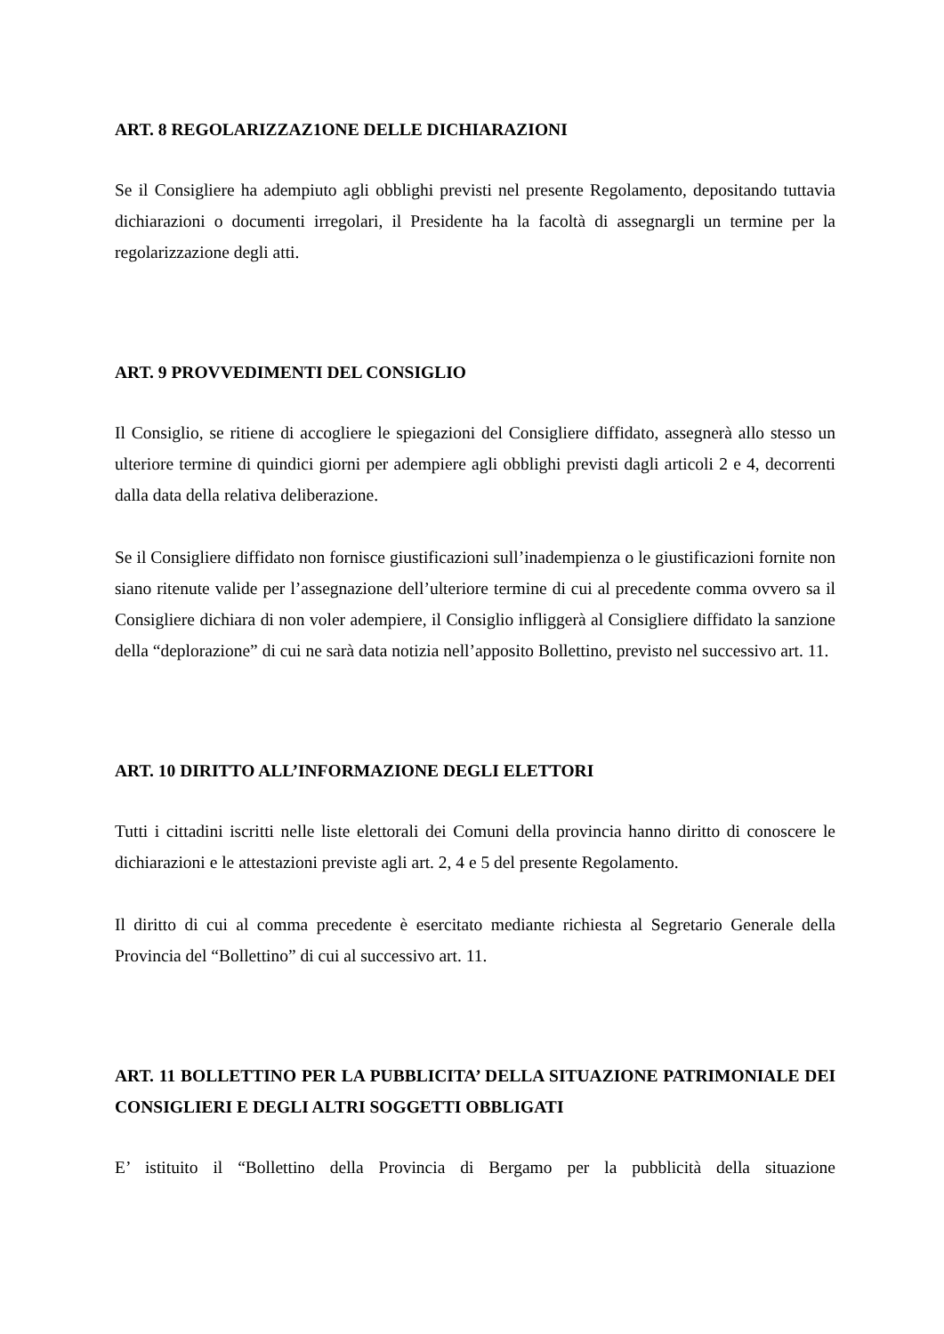ART. 8 REGOLARIZZAZ1ONE DELLE DICHIARAZIONI
Se il Consigliere ha adempiuto agli obblighi previsti nel presente Regolamento, depositando tuttavia dichiarazioni o documenti irregolari, il Presidente ha la facoltà di assegnargli un termine per la regolarizzazione degli atti.
ART. 9 PROVVEDIMENTI DEL CONSIGLIO
Il Consiglio, se ritiene di accogliere le spiegazioni del Consigliere diffidato, assegnerà allo stesso un ulteriore termine di quindici giorni per adempiere agli obblighi previsti dagli articoli 2 e 4, decorrenti dalla data della relativa deliberazione.
Se il Consigliere diffidato non fornisce giustificazioni sull’inadempienza o le giustificazioni fornite non siano ritenute valide per l’assegnazione dell’ulteriore termine di cui al precedente comma ovvero sa il Consigliere dichiara di non voler adempiere, il Consiglio infliggerà al Consigliere diffidato la sanzione della “deplorazione” di cui ne sarà data notizia nell’apposito Bollettino, previsto nel successivo art. 11.
ART. 10 DIRITTO ALL’INFORMAZIONE DEGLI ELETTORI
Tutti i cittadini iscritti nelle liste elettorali dei Comuni della provincia hanno diritto di conoscere le dichiarazioni e le attestazioni previste agli art. 2, 4 e 5 del presente Regolamento.
Il diritto di cui al comma precedente è esercitato mediante richiesta al Segretario Generale della Provincia del “Bollettino” di cui al successivo art. 11.
ART. 11 BOLLETTINO PER LA PUBBLICITA’ DELLA SITUAZIONE PATRIMONIALE DEI CONSIGLIERI E DEGLI ALTRI SOGGETTI OBBLIGATI
E’ istituito il “Bollettino della Provincia di Bergamo per la pubblicità della situazione